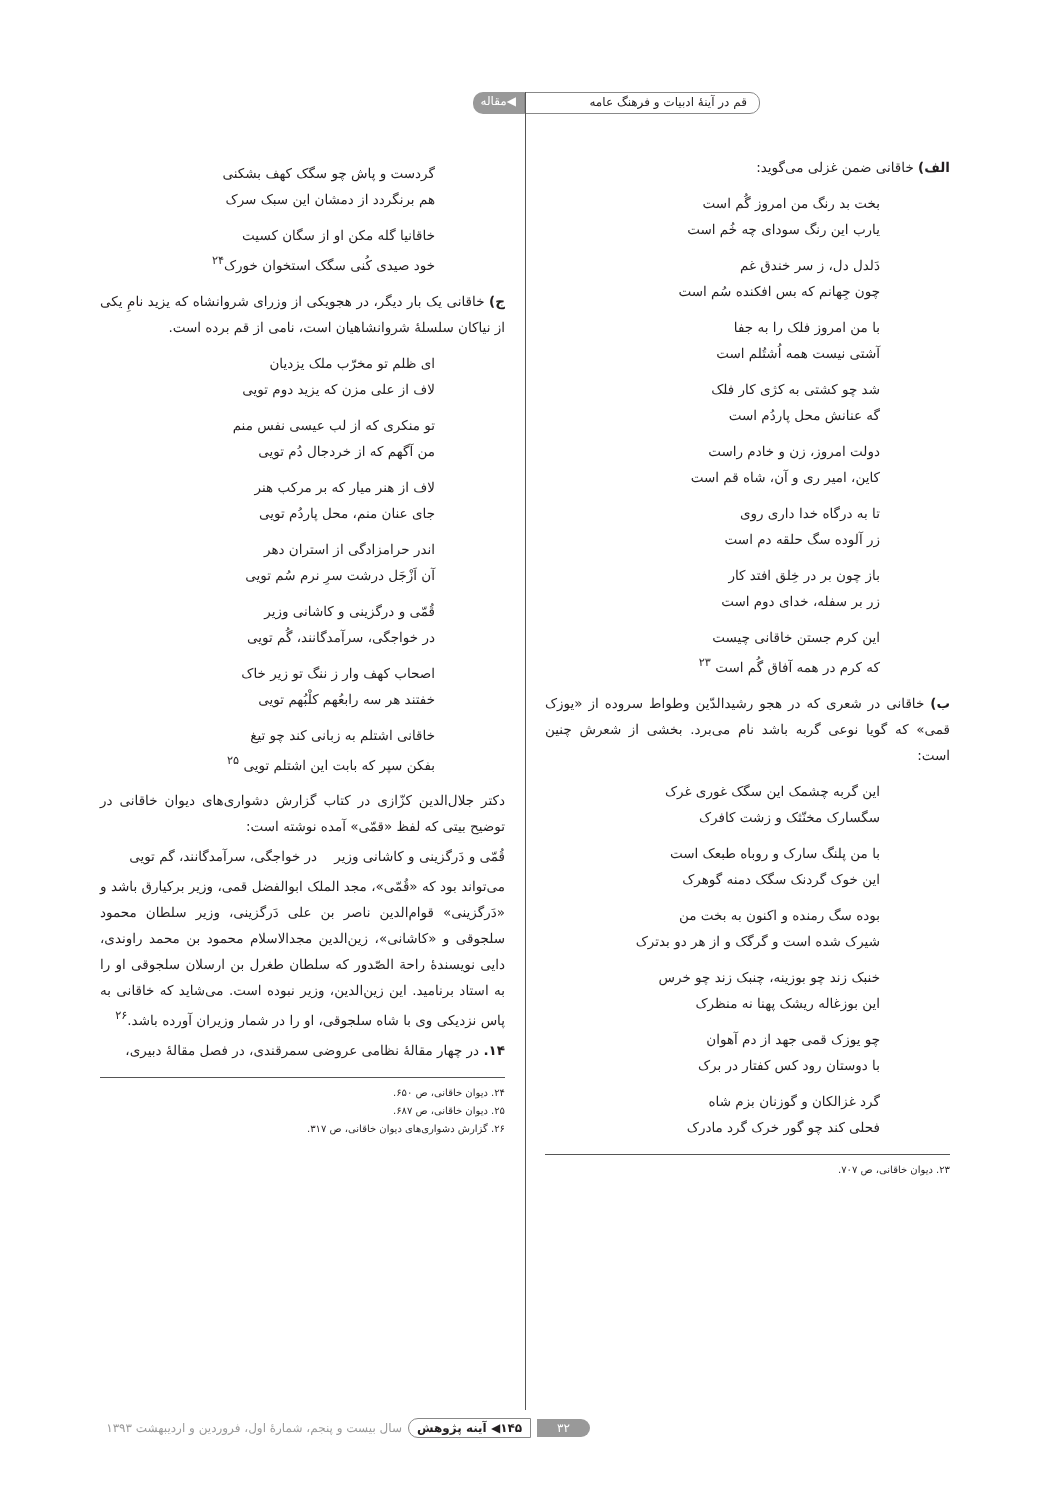قم در آینهٔ ادبیات و فرهنگ عامه ◀مقاله
الف) خاقانی ضمن غزلی می‌گوید:
بخت بد رنگ من امروز گُم است
یارب این رنگ سودای چه خُم است
دَلدل دل، ز سر خندق غم
چون جِهانم که بس افکنده سُم است
با من امروز فلک را به جفا
آشتی نیست همه اُشتُلم است
شد چو کشتی به کژی کار فلک
گه عنانش محل پاردُم است
دولت امروز، زن و خادم راست
کاین، امیر ری و آن، شاه قم است
تا به درگاه خدا داری روی
زر آلوده سگ حلقه دم است
باز چون بر در خِلق افتد کار
زر بر سفله، خدای دوم است
این کرم جستن خاقانی چیست
که کرم در همه آفاق گُم است <sup>۲۳</sup>
ب) خاقانی در شعری که در هجو رشیدالدّین وطواط سروده از «یوزک قمی» که گویا نوعی گربه باشد نام می‌برد. بخشی از شعرش چنین است:
این گربه چشمک این سگک غوری غرک
سگسارک مخنّثک و زشت کافرک
با من پلنگ سارک و روباه طبعک است
این خوک گردنک سگک دمنه گوهرک
بوده سگ رمنده و اکنون به بخت من
شیرک شده است و گرگک و از هر دو بدترک
خنبک زند چو بوزینه، چنبک زند چو خرس
این بوزغاله ریشک پهنا نه منظرک
چو یوزک قمی جهد از دم آهوان
با دوستان رود کس کفتار در برک
گرد غزالکان و گوزنان بزم شاه
فحلی کند چو گور خرک گرد مادرک
۲۳. دیوان خاقانی، ص ۷۰۷.
گردست و پاش چو سگک کهف بشکنی
هم برنگردد از دمشان این سبک سرک
خاقانیا گله مکن او از سگان کسیت
خود صیدی کُنی سگک استخوان خورک<sup>۲۴</sup>
ج) خاقانی یک بار دیگر، در هجویکی از وزرای شروانشاه که یزید نامِ یکی از نیاکان سلسلهٔ شروانشاهیان است، نامی از قم برده است.
ای ظلم تو مخرّب ملک یزدیان
لاف از علی مزن که یزید دوم تویی
تو منکری که از لب عیسی نفس منم
من آگهم که از خردجال دُم تویی
لاف از هنر میار که بر مرکب هنر
جای عنان منم، محل پاردُم تویی
اندر حرامزادگی از استران دهر
آن اَزْجَل درشت سرِ نرم سُم تویی
قُمّی و درگزینی و کاشانی وزیر
در خواجگی، سرآمدگانند، گُم تویی
اصحاب کهف وار ز ننگ تو زیر خاک
خفتند هر سه رابعُهم کلْبُهم تویی
خاقانی اشتلم به زبانی کند چو تیغ
بفکن سپر که بابت این اشتلم تویی <sup>۲۵</sup>
دکتر جلال‌الدین کزّازی در کتاب گزارش دشواری‌های دیوان خاقانی در توضیح بیتی که لفظ «قمّی» آمده نوشته است:
قُمّی و دَرگزینی و کاشانی وزیر در خواجگی، سرآمدگانند، گم تویی
می‌تواند بود که «قُمّی»، مجد الملک ابوالفضل قمی، وزیر برکیارق باشد و «دَرگزینی» قوام‌الدین ناصر بن علی دَرگزینی، وزیر سلطان محمود سلجوقی و «کاشانی»، زین‌الدین مجدالاسلام محمود بن محمد راوندی، دایی نویسندهٔ راحة الصّدور که سلطان طغرل بن ارسلان سلجوقی او را به استاد برنامید. این زین‌الدین، وزیر نبوده است. می‌شاید که خاقانی به پاس نزدیکی وی با شاه سلجوقی، او را در شمار وزیران آورده باشد.<sup>۲۶</sup>
۱۴. در چهار مقالهٔ نظامی عروضی سمرقندی، در فصل مقالهٔ دبیری،
۲۴. دیوان خاقانی، ص ۶۵۰.
۲۵. دیوان خاقانی، ص ۶۸۷.
۲۶. گزارش دشواری‌های دیوان خاقانی، ص ۳۱۷.
۳۲ ۱۴۵◀ آینه پژوهش سال بیست و پنجم، شمارهٔ اول، فروردین و اردیبهشت ۱۳۹۳